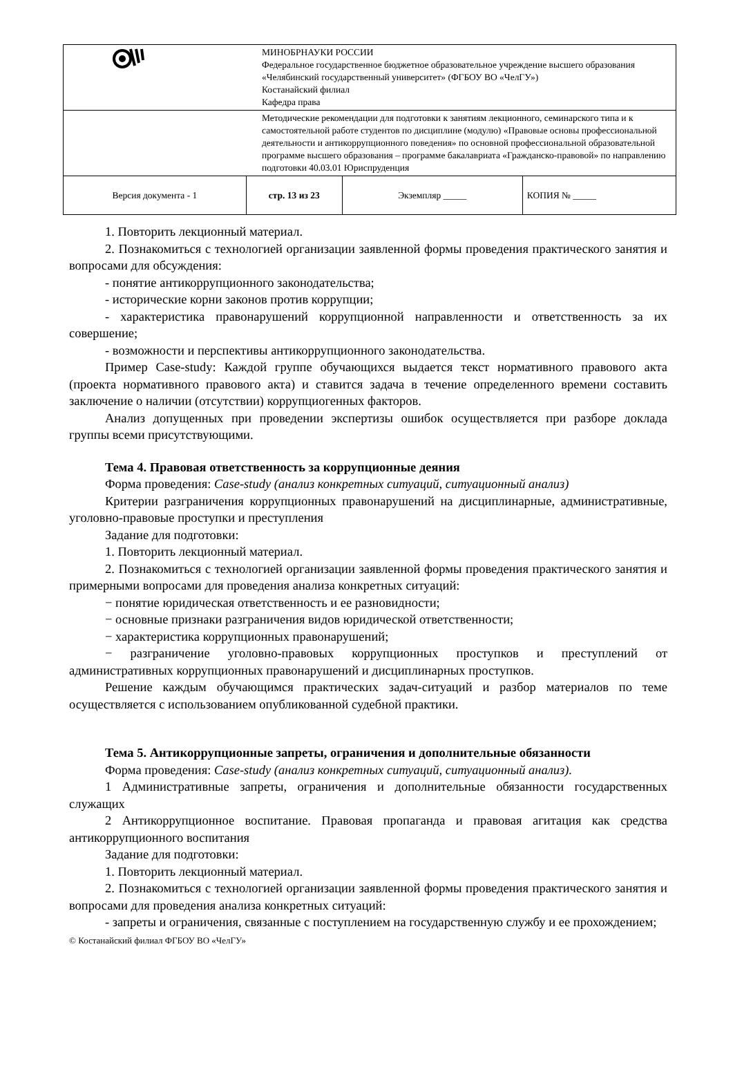| | МИНОБРНАУКИ РОССИИ Федеральное государственное бюджетное образовательное учреждение высшего образования «Челябинский государственный университет» (ФГБОУ ВО «ЧелГУ») Костанайский филиал Кафедра права | | | |
| | Методические рекомендации для подготовки к занятиям лекционного, семинарского типа и к самостоятельной работе студентов по дисциплине (модулю) «Правовые основы профессиональной деятельности и антикоррупционного поведения» по основной профессиональной образовательной программе высшего образования – программе бакалавриата «Гражданско-правовой» по направлению подготовки 40.03.01 Юриспруденция | | | |
| Версия документа - 1 | | стр. 13 из 23 | Экземпляр _____ | КОПИЯ № _____ |
1. Повторить лекционный материал.
2. Познакомиться с технологией организации заявленной формы проведения практического занятия и вопросами для обсуждения:
- понятие антикоррупционного законодательства;
- исторические корни законов против коррупции;
- характеристика правонарушений коррупционной направленности и ответственность за их совершение;
- возможности и перспективы антикоррупционного законодательства.
Пример Case-study: Каждой группе обучающихся выдается текст нормативного правового акта (проекта нормативного правового акта) и ставится задача в течение определенного времени составить заключение о наличии (отсутствии) коррупциогенных факторов.
Анализ допущенных при проведении экспертизы ошибок осуществляется при разборе доклада группы всеми присутствующими.
Тема 4. Правовая ответственность за коррупционные деяния
Форма проведения: Case-study (анализ конкретных ситуаций, ситуационный анализ)
Критерии разграничения коррупционных правонарушений на дисциплинарные, административные, уголовно-правовые проступки и преступления
Задание для подготовки:
1. Повторить лекционный материал.
2. Познакомиться с технологией организации заявленной формы проведения практического занятия и примерными вопросами для проведения анализа конкретных ситуаций:
− понятие юридическая ответственность и ее разновидности;
− основные признаки разграничения видов юридической ответственности;
− характеристика коррупционных правонарушений;
− разграничение уголовно-правовых коррупционных проступков и преступлений от административных коррупционных правонарушений и дисциплинарных проступков.
Решение каждым обучающимся практических задач-ситуаций и разбор материалов по теме осуществляется с использованием опубликованной судебной практики.
Тема 5. Антикоррупционные запреты, ограничения и дополнительные обязанности
Форма проведения: Case-study (анализ конкретных ситуаций, ситуационный анализ).
1 Административные запреты, ограничения и дополнительные обязанности государственных служащих
2 Антикоррупционное воспитание. Правовая пропаганда и правовая агитация как средства антикоррупционного воспитания
Задание для подготовки:
1. Повторить лекционный материал.
2. Познакомиться с технологией организации заявленной формы проведения практического занятия и вопросами для проведения анализа конкретных ситуаций:
- запреты и ограничения, связанные с поступлением на государственную службу и ее прохождением;
© Костанайский филиал ФГБОУ ВО «ЧелГУ»